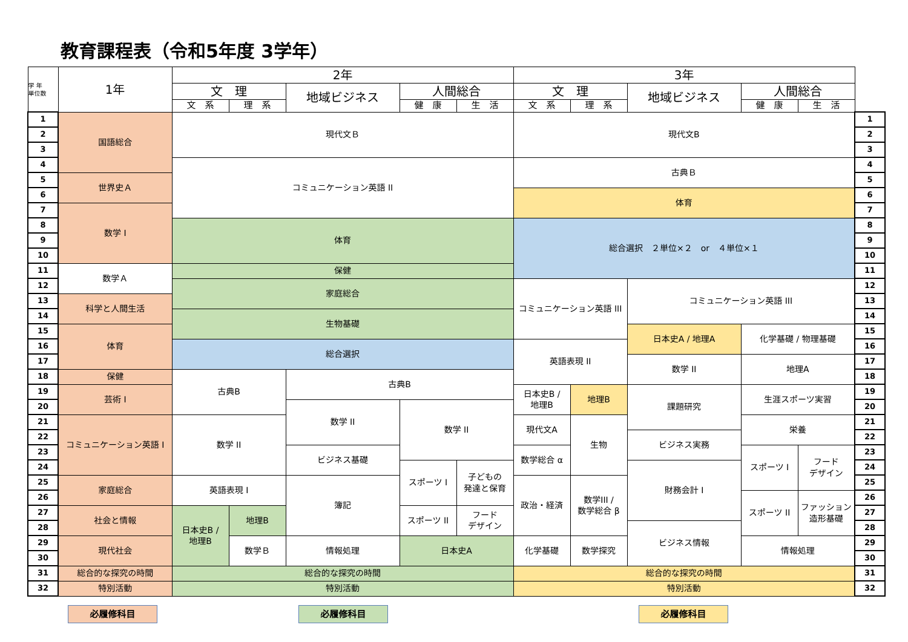教育課程表（令和5年度 3学年）
| 学 年 単位数 | 1年 | 2年 | | | | | 3年 | | | | | |
| --- | --- | --- | --- | --- | --- | --- | --- | --- | --- | --- | --- | --- |
| | | 文 理 | | 地域ビジネス | 人間総合 | | 文 理 | | 地域ビジネス | 人間総合 | | |
| | | 文 系 | 理 系 | | 健 康 | 生 活 | 文 系 | 理 系 | | 健 康 | 生 活 | |
| 1 | 国語総合 | 現代文Ｂ | | | | | 現代文B | | | | | 1 |
| 2 | | | | | | | | | | | | 2 |
| 3 | | | | | | | | | | | | 3 |
| 4 | | コミュニケーション英語 II | | | | | 古典Ｂ | | | | | 4 |
| 5 | 世界史Ａ | | | | | | | | | | | 5 |
| 6 | | | | | | | 体育 | | | | | 6 |
| 7 | 数学 I | | | | | | | | | | | 7 |
| 8 | | 体育 | | | | | 総合選択 ２単位×２ or ４単位×１ | | | | | 8 |
| 9 | | | | | | | | | | | | 9 |
| 10 | | | | | | | | | | | | 10 |
| 11 | 数学Ａ | 保健 | | | | | | | | | | 11 |
| 12 | | 家庭総合 | | | | | コミュニケーション英語 III | | コミュニケーション英語 III | | | 12 |
| 13 | 科学と人間生活 | | | | | | | | | | | 13 |
| 14 | | 生物基礎 | | | | | | | | | | 14 |
| 15 | 体育 | | | | | | | | 日本史A / 地理A | 化学基礎 / 物理基礎 | | 15 |
| 16 | | 総合選択 | | | | | 英語表現 II | | | | | 16 |
| 17 | | | | | | | | | 数学 II | 地理A | | 17 |
| 18 | 保健 | 古典B | | 古典B | | | | | | | | 18 |
| 19 | 芸術 I | | | | | | 日本史B / 地理B | 地理B | 課題研究 | 生涯スポーツ実習 | | 19 |
| 20 | | | | 数学 II | 数学 II | | | | | | | 20 |
| 21 | コミュニケーション英語 I | 数学 II | | | | | 現代文A | 生物 | | 栄養 | | 21 |
| 22 | | | | | | | | | ビジネス実務 | | | 22 |
| 23 | | | | ビジネス基礎 | | | 数学総合 α | | | スポーツ I | フード デザイン | 23 |
| 24 | | | | | スポーツ I | 子どもの 発達と保育 | | | 財務会計 I | | | 24 |
| 25 | 家庭総合 | 英語表現 I | | 簿記 | | | 政治・経済 | 数学III / 数学総合 β | | | | 25 |
| 26 | | | | | | | | | | スポーツ II | ファッション 造形基礎 | 26 |
| 27 | 社会と情報 | 日本史B / 地理B | 地理B | | スポーツ II | フード デザイン | | | | | | 27 |
| 28 | | | | | | | | | ビジネス情報 | | | 28 |
| 29 | 現代社会 | | 数学Ｂ | 情報処理 | 日本史A | | 化学基礎 | 数学探究 | | 情報処理 | | 29 |
| 30 | | | | | | | | | | | | 30 |
| 31 | 総合的な探究の時間 | 総合的な探究の時間 | | | | | 総合的な探究の時間 | | | | | 31 |
| 32 | 特別活動 | 特別活動 | | | | | 特別活動 | | | | | 32 |
必履修科目 必履修科目 必履修科目